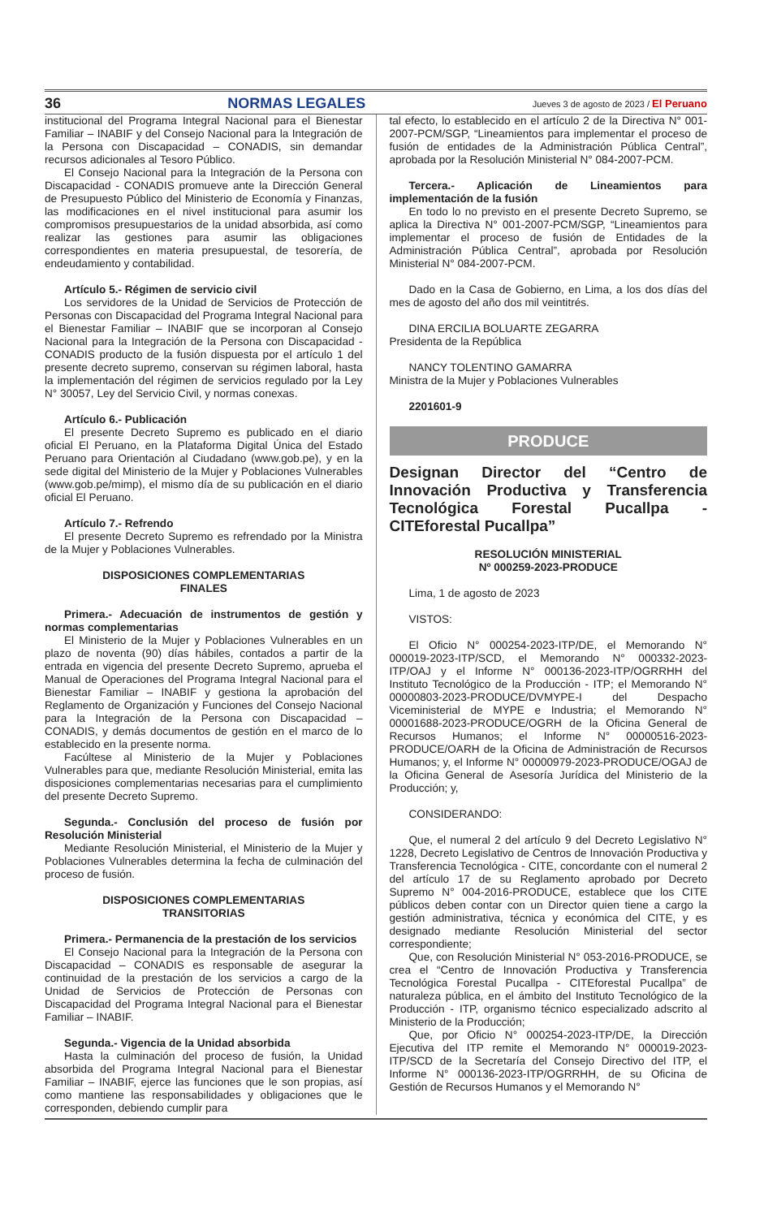36 NORMAS LEGALES Jueves 3 de agosto de 2023 / El Peruano
institucional del Programa Integral Nacional para el Bienestar Familiar – INABIF y del Consejo Nacional para la Integración de la Persona con Discapacidad – CONADIS, sin demandar recursos adicionales al Tesoro Público.
El Consejo Nacional para la Integración de la Persona con Discapacidad - CONADIS promueve ante la Dirección General de Presupuesto Público del Ministerio de Economía y Finanzas, las modificaciones en el nivel institucional para asumir los compromisos presupuestarios de la unidad absorbida, así como realizar las gestiones para asumir las obligaciones correspondientes en materia presupuestal, de tesorería, de endeudamiento y contabilidad.
Artículo 5.- Régimen de servicio civil
Los servidores de la Unidad de Servicios de Protección de Personas con Discapacidad del Programa Integral Nacional para el Bienestar Familiar – INABIF que se incorporan al Consejo Nacional para la Integración de la Persona con Discapacidad - CONADIS producto de la fusión dispuesta por el artículo 1 del presente decreto supremo, conservan su régimen laboral, hasta la implementación del régimen de servicios regulado por la Ley N° 30057, Ley del Servicio Civil, y normas conexas.
Artículo 6.- Publicación
El presente Decreto Supremo es publicado en el diario oficial El Peruano, en la Plataforma Digital Única del Estado Peruano para Orientación al Ciudadano (www.gob.pe), y en la sede digital del Ministerio de la Mujer y Poblaciones Vulnerables (www.gob.pe/mimp), el mismo día de su publicación en el diario oficial El Peruano.
Artículo 7.- Refrendo
El presente Decreto Supremo es refrendado por la Ministra de la Mujer y Poblaciones Vulnerables.
DISPOSICIONES COMPLEMENTARIAS
FINALES
Primera.- Adecuación de instrumentos de gestión y normas complementarias
El Ministerio de la Mujer y Poblaciones Vulnerables en un plazo de noventa (90) días hábiles, contados a partir de la entrada en vigencia del presente Decreto Supremo, aprueba el Manual de Operaciones del Programa Integral Nacional para el Bienestar Familiar – INABIF y gestiona la aprobación del Reglamento de Organización y Funciones del Consejo Nacional para la Integración de la Persona con Discapacidad – CONADIS, y demás documentos de gestión en el marco de lo establecido en la presente norma.
Facúltese al Ministerio de la Mujer y Poblaciones Vulnerables para que, mediante Resolución Ministerial, emita las disposiciones complementarias necesarias para el cumplimiento del presente Decreto Supremo.
Segunda.- Conclusión del proceso de fusión por Resolución Ministerial
Mediante Resolución Ministerial, el Ministerio de la Mujer y Poblaciones Vulnerables determina la fecha de culminación del proceso de fusión.
DISPOSICIONES COMPLEMENTARIAS
TRANSITORIAS
Primera.- Permanencia de la prestación de los servicios
El Consejo Nacional para la Integración de la Persona con Discapacidad – CONADIS es responsable de asegurar la continuidad de la prestación de los servicios a cargo de la Unidad de Servicios de Protección de Personas con Discapacidad del Programa Integral Nacional para el Bienestar Familiar – INABIF.
Segunda.- Vigencia de la Unidad absorbida
Hasta la culminación del proceso de fusión, la Unidad absorbida del Programa Integral Nacional para el Bienestar Familiar – INABIF, ejerce las funciones que le son propias, así como mantiene las responsabilidades y obligaciones que le corresponden, debiendo cumplir para
tal efecto, lo establecido en el artículo 2 de la Directiva N° 001-2007-PCM/SGP, “Lineamientos para implementar el proceso de fusión de entidades de la Administración Pública Central”, aprobada por la Resolución Ministerial N° 084-2007-PCM.
Tercera.- Aplicación de Lineamientos para implementación de la fusión
En todo lo no previsto en el presente Decreto Supremo, se aplica la Directiva N° 001-2007-PCM/SGP, “Lineamientos para implementar el proceso de fusión de Entidades de la Administración Pública Central”, aprobada por Resolución Ministerial N° 084-2007-PCM.
Dado en la Casa de Gobierno, en Lima, a los dos días del mes de agosto del año dos mil veintitrés.
DINA ERCILIA BOLUARTE ZEGARRA
Presidenta de la República
NANCY TOLENTINO GAMARRA
Ministra de la Mujer y Poblaciones Vulnerables
2201601-9
PRODUCE
Designan Director del “Centro de Innovación Productiva y Transferencia Tecnológica Forestal Pucallpa - CITEforestal Pucallpa”
RESOLUCIÓN MINISTERIAL
Nº 000259-2023-PRODUCE
Lima, 1 de agosto de 2023
VISTOS:
El Oficio N° 000254-2023-ITP/DE, el Memorando N° 000019-2023-ITP/SCD, el Memorando N° 000332-2023-ITP/OAJ y el Informe N° 000136-2023-ITP/OGRRHH del Instituto Tecnológico de la Producción - ITP; el Memorando N° 00000803-2023-PRODUCE/DVMYPE-I del Despacho Viceministerial de MYPE e Industria; el Memorando N° 00001688-2023-PRODUCE/OGRH de la Oficina General de Recursos Humanos; el Informe N° 00000516-2023-PRODUCE/OARH de la Oficina de Administración de Recursos Humanos; y, el Informe N° 00000979-2023-PRODUCE/OGAJ de la Oficina General de Asesoría Jurídica del Ministerio de la Producción; y,
CONSIDERANDO:
Que, el numeral 2 del artículo 9 del Decreto Legislativo N° 1228, Decreto Legislativo de Centros de Innovación Productiva y Transferencia Tecnológica - CITE, concordante con el numeral 2 del artículo 17 de su Reglamento aprobado por Decreto Supremo N° 004-2016-PRODUCE, establece que los CITE públicos deben contar con un Director quien tiene a cargo la gestión administrativa, técnica y económica del CITE, y es designado mediante Resolución Ministerial del sector correspondiente;
Que, con Resolución Ministerial N° 053-2016-PRODUCE, se crea el “Centro de Innovación Productiva y Transferencia Tecnológica Forestal Pucallpa - CITEforestal Pucallpa” de naturaleza pública, en el ámbito del Instituto Tecnológico de la Producción - ITP, organismo técnico especializado adscrito al Ministerio de la Producción;
Que, por Oficio N° 000254-2023-ITP/DE, la Dirección Ejecutiva del ITP remite el Memorando N° 000019-2023-ITP/SCD de la Secretaría del Consejo Directivo del ITP, el Informe N° 000136-2023-ITP/OGRRHH, de su Oficina de Gestión de Recursos Humanos y el Memorando N°